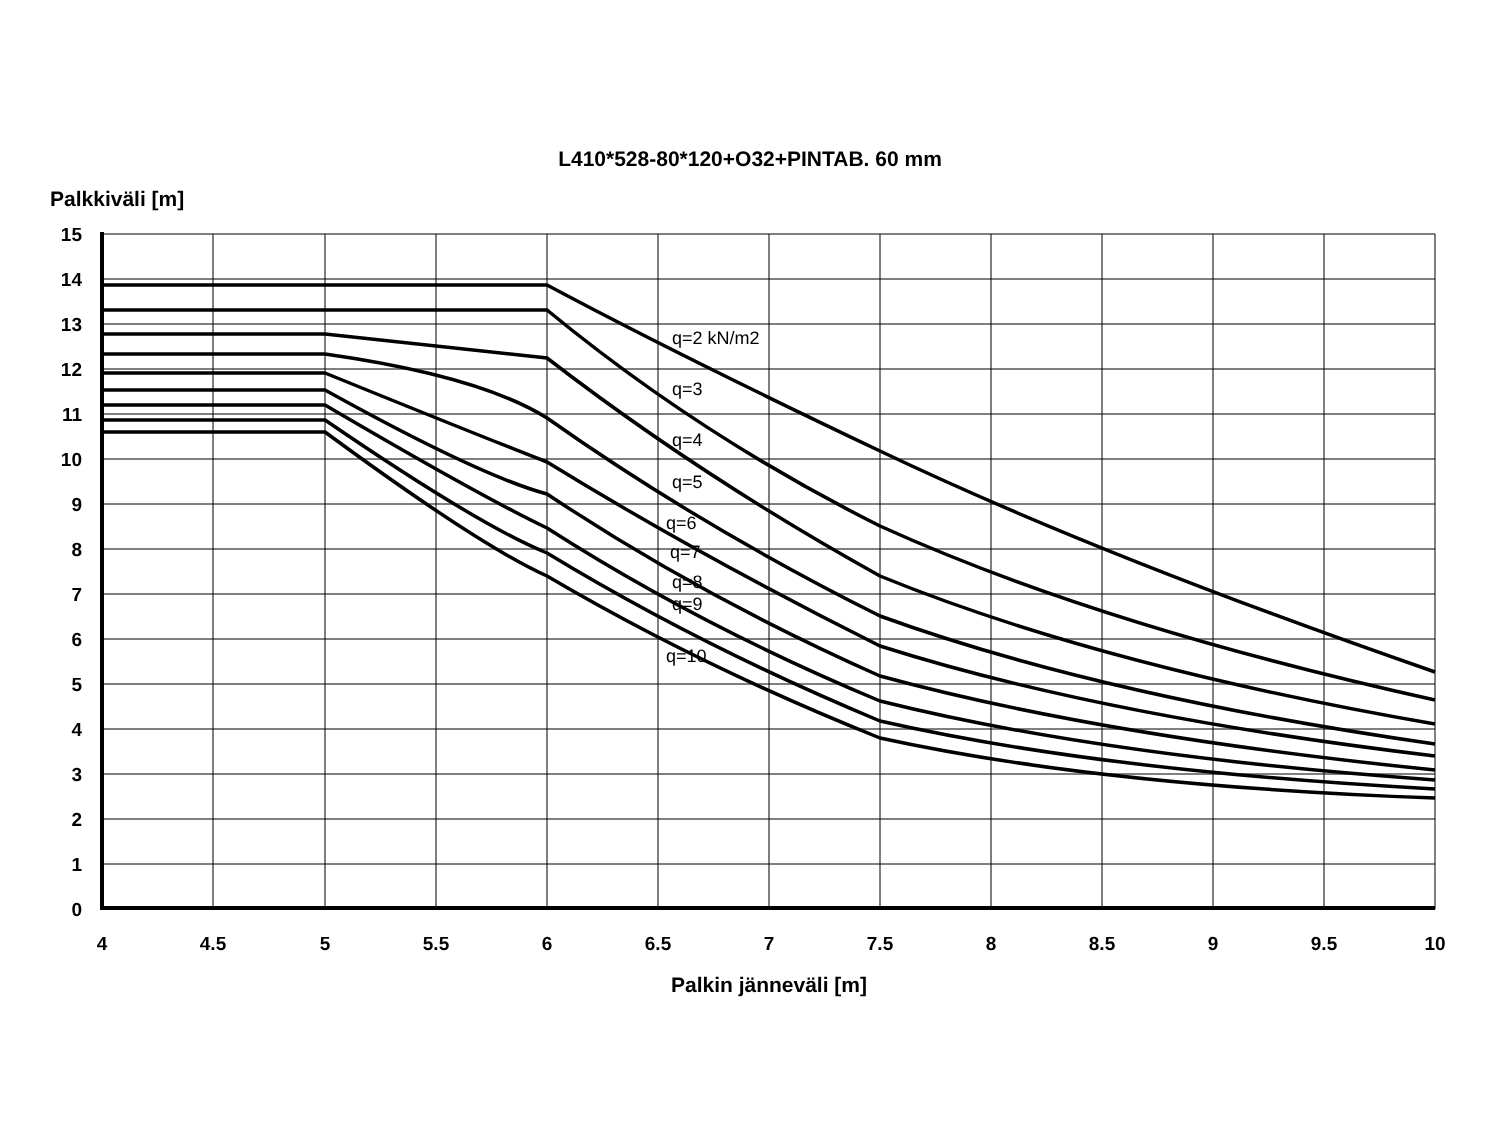L410*528-80*120+O32+PINTAB. 60 mm
Palkkiväli [m]
q=2 kN/m2
q=3
q=4
q=5
q=6
q=7
q=8
q=9
q=10
15
14
13
12
11
10
9
8
7
6
5
4
3
2
1
0
4
4.5
5
5.5
6
6.5
7
7.5
8
8.5
9
9.5
10
Palkin jänneväli [m]